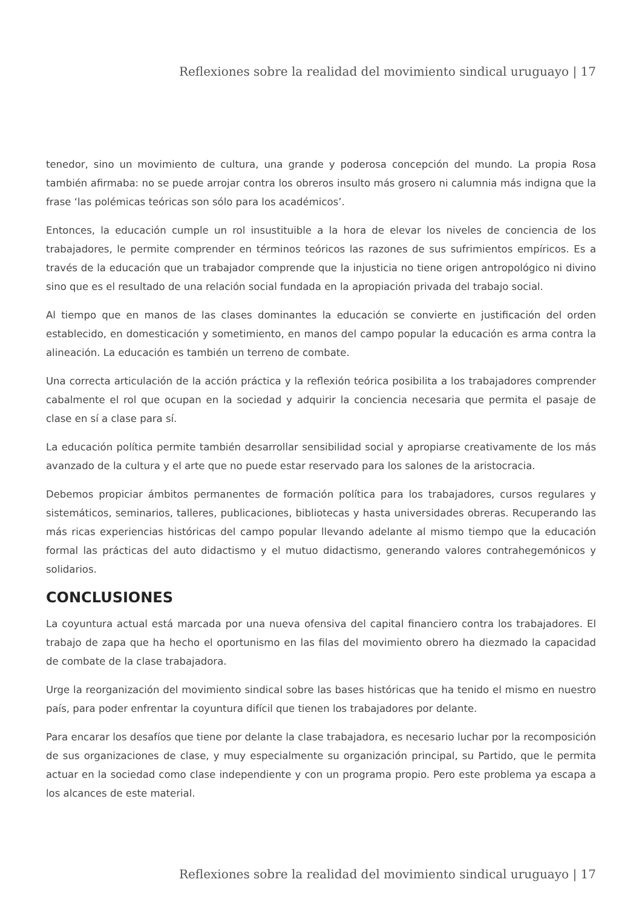Reflexiones sobre la realidad del movimiento sindical uruguayo | 17
tenedor, sino un movimiento de cultura, una grande y poderosa concepción del mundo. La propia Rosa también afirmaba: no se puede arrojar contra los obreros insulto más grosero ni calumnia más indigna que la frase ‘las polémicas teóricas son sólo para los académicos’.
Entonces, la educación cumple un rol insustituible a la hora de elevar los niveles de conciencia de los trabajadores, le permite comprender en términos teóricos las razones de sus sufrimientos empíricos. Es a través de la educación que un trabajador comprende que la injusticia no tiene origen antropológico ni divino sino que es el resultado de una relación social fundada en la apropiación privada del trabajo social.
Al tiempo que en manos de las clases dominantes la educación se convierte en justificación del orden establecido, en domesticación y sometimiento, en manos del campo popular la educación es arma contra la alineación. La educación es también un terreno de combate.
Una correcta articulación de la acción práctica y la reflexión teórica posibilita a los trabajadores comprender cabalmente el rol que ocupan en la sociedad y adquirir la conciencia necesaria que permita el pasaje de clase en sí a clase para sí.
La educación política permite también desarrollar sensibilidad social y apropiarse creativamente de los más avanzado de la cultura y el arte que no puede estar reservado para los salones de la aristocracia.
Debemos propiciar ámbitos permanentes de formación política para los trabajadores, cursos regulares y sistemáticos, seminarios, talleres, publicaciones, bibliotecas y hasta universidades obreras. Recuperando las más ricas experiencias históricas del campo popular llevando adelante al mismo tiempo que la educación formal las prácticas del auto didactismo y el mutuo didactismo, generando valores contrahegemónicos y solidarios.
CONCLUSIONES
La coyuntura actual está marcada por una nueva ofensiva del capital financiero contra los trabajadores. El trabajo de zapa que ha hecho el oportunismo en las filas del movimiento obrero ha diezmado la capacidad de combate de la clase trabajadora.
Urge la reorganización del movimiento sindical sobre las bases históricas que ha tenido el mismo en nuestro país, para poder enfrentar la coyuntura difícil que tienen los trabajadores por delante.
Para encarar los desafíos que tiene por delante la clase trabajadora, es necesario luchar por la recomposición de sus organizaciones de clase, y muy especialmente su organización principal, su Partido, que le permita actuar en la sociedad como clase independiente y con un programa propio. Pero este problema ya escapa a los alcances de este material.
Reflexiones sobre la realidad del movimiento sindical uruguayo | 17